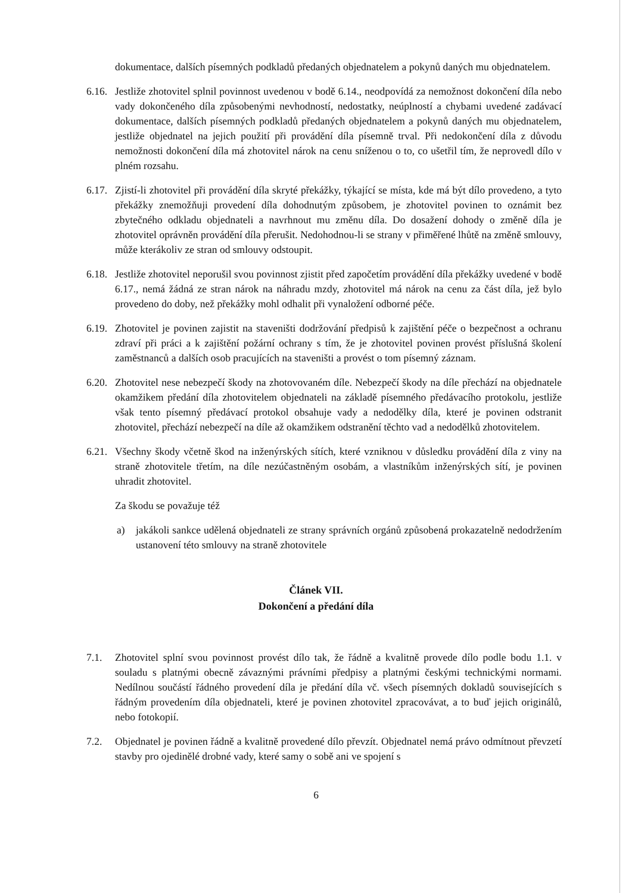dokumentace, dalších písemných podkladů předaných objednatelem a pokynů daných mu objednatelem.
6.16.
Jestliže zhotovitel splnil povinnost uvedenou v bodě 6.14., neodpovídá za nemožnost dokončení díla nebo vady dokončeného díla způsobenými nevhodností, nedostatky, neúplností a chybami uvedené zadávací dokumentace, dalších písemných podkladů předaných objednatelem a pokynů daných mu objednatelem, jestliže objednatel na jejich použití při provádění díla písemně trval. Při nedokončení díla z důvodu nemožnosti dokončení díla má zhotovitel nárok na cenu sníženou o to, co ušetřil tím, že neprovedl dílo v plném rozsahu.
6.17.
Zjistí-li zhotovitel při provádění díla skryté překážky, týkající se místa, kde má být dílo provedeno, a tyto překážky znemožňuji provedení díla dohodnutým způsobem, je zhotovitel povinen to oznámit bez zbytečného odkladu objednateli a navrhnout mu změnu díla. Do dosažení dohody o změně díla je zhotovitel oprávněn provádění díla přerušit. Nedohodnou-li se strany v přiměřené lhůtě na změně smlouvy, může kterákoliv ze stran od smlouvy odstoupit.
6.18.
Jestliže zhotovitel neporušil svou povinnost zjistit před započetím provádění díla překážky uvedené v bodě 6.17., nemá žádná ze stran nárok na náhradu mzdy, zhotovitel má nárok na cenu za část díla, jež bylo provedeno do doby, než překážky mohl odhalit při vynaložení odborné péče.
6.19.
Zhotovitel je povinen zajistit na staveništi dodržování předpisů k zajištění péče o bezpečnost a ochranu zdraví při práci a k zajištění požární ochrany s tím, že je zhotovitel povinen provést příslušná školení zaměstnanců a dalších osob pracujících na staveništi a provést o tom písemný záznam.
6.20.
Zhotovitel nese nebezpečí škody na zhotovovaném díle. Nebezpečí škody na díle přechází na objednatele okamžikem předání díla zhotovitelem objednateli na základě písemného předávacího protokolu, jestliže však tento písemný předávací protokol obsahuje vady a nedodělky díla, které je povinen odstranit zhotovitel, přechází nebezpečí na díle až okamžikem odstranění těchto vad a nedodělků zhotovitelem.
6.21.
Všechny škody včetně škod na inženýrských sítích, které vzniknou v důsledku provádění díla z viny na straně zhotovitele třetím, na díle nezúčastněným osobám, a vlastníkům inženýrských sítí, je povinen uhradit zhotovitel.
Za škodu se považuje též
a) jakákoli sankce udělená objednateli ze strany správních orgánů způsobená prokazatelně nedodržením ustanovení této smlouvy na straně zhotovitele
Článek VII.
Dokončení a předání díla
7.1. Zhotovitel splní svou povinnost provést dílo tak, že řádně a kvalitně provede dílo podle bodu 1.1. v souladu s platnými obecně závaznými právními předpisy a platnými českými technickými normami. Nedílnou součástí řádného provedení díla je předání díla vč. všech písemných dokladů souvisejících s řádným provedením díla objednateli, které je povinen zhotovitel zpracovávat, a to buď jejich originálů, nebo fotokopií.
7.2. Objednatel je povinen řádně a kvalitně provedené dílo převzít. Objednatel nemá právo odmítnout převzetí stavby pro ojedinělé drobné vady, které samy o sobě ani ve spojení s
6